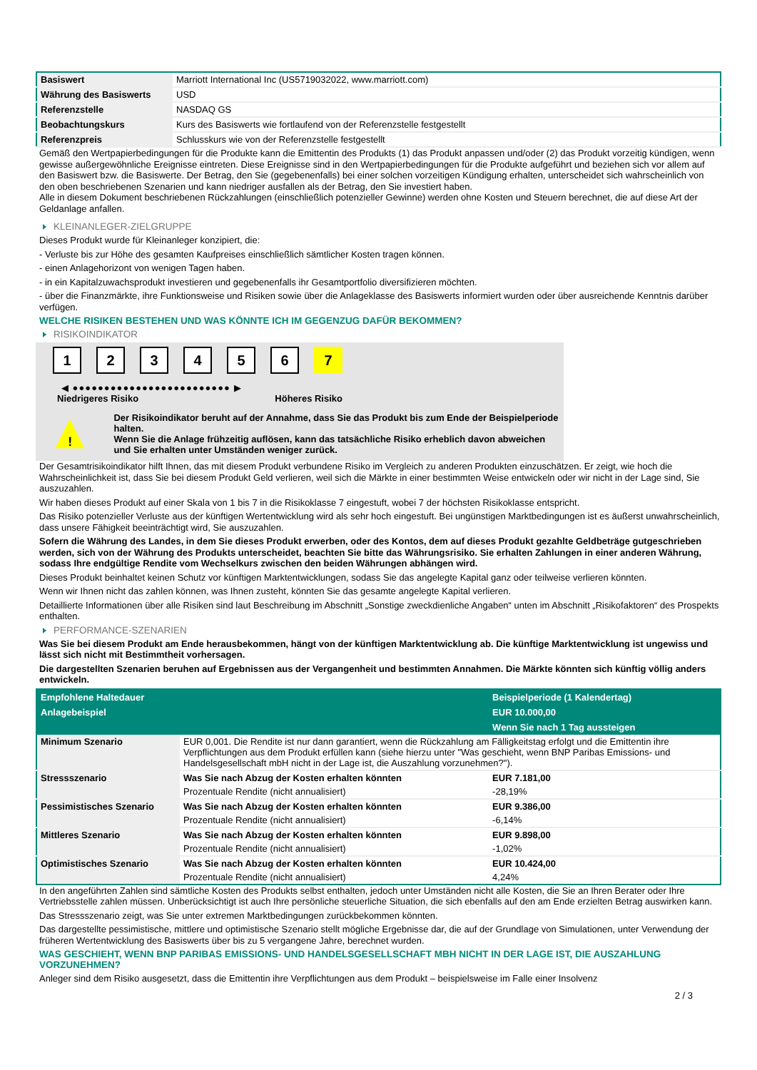| Basiswert | Marriott International Inc (US5719032022, www.marriott.com) |
| Währung des Basiswerts | USD |
| Referenzstelle | NASDAQ GS |
| Beobachtungskurs | Kurs des Basiswerts wie fortlaufend von der Referenzstelle festgestellt |
| Referenzpreis | Schlusskurs wie von der Referenzstelle festgestellt |
Gemäß den Wertpapierbedingungen für die Produkte kann die Emittentin des Produkts (1) das Produkt anpassen und/oder (2) das Produkt vorzeitig kündigen, wenn gewisse außergewöhnliche Ereignisse eintreten. Diese Ereignisse sind in den Wertpapierbedingungen für die Produkte aufgeführt und beziehen sich vor allem auf den Basiswert bzw. die Basiswerte. Der Betrag, den Sie (gegebenenfalls) bei einer solchen vorzeitigen Kündigung erhalten, unterscheidet sich wahrscheinlich von den oben beschriebenen Szenarien und kann niedriger ausfallen als der Betrag, den Sie investiert haben.
Alle in diesem Dokument beschriebenen Rückzahlungen (einschließlich potenzieller Gewinne) werden ohne Kosten und Steuern berechnet, die auf diese Art der Geldanlage anfallen.
KLEINANLEGER-ZIELGRUPPE
Dieses Produkt wurde für Kleinanleger konzipiert, die:
- Verluste bis zur Höhe des gesamten Kaufpreises einschließlich sämtlicher Kosten tragen können.
- einen Anlagehorizont von wenigen Tagen haben.
- in ein Kapitalzuwachsprodukt investieren und gegebenenfalls ihr Gesamtportfolio diversifizieren möchten.
- über die Finanzmärkte, ihre Funktionsweise und Risiken sowie über die Anlageklasse des Basiswerts informiert wurden oder über ausreichende Kenntnis darüber verfügen.
WELCHE RISIKEN BESTEHEN UND WAS KÖNNTE ICH IM GEGENZUG DAFÜR BEKOMMEN?
RISIKOINDIKATOR
1 2 3 4 5 6 7
◀ ●●●●●●●●●●●●●●●●●●●●●●●●● ▶
Niedrigeres Risiko Höheres Risiko
!
Der Risikoindikator beruht auf der Annahme, dass Sie das Produkt bis zum Ende der Beispielperiode halten.
Wenn Sie die Anlage frühzeitig auflösen, kann das tatsächliche Risiko erheblich davon abweichen und Sie erhalten unter Umständen weniger zurück.
Der Gesamtrisikoindikator hilft Ihnen, das mit diesem Produkt verbundene Risiko im Vergleich zu anderen Produkten einzuschätzen. Er zeigt, wie hoch die Wahrscheinlichkeit ist, dass Sie bei diesem Produkt Geld verlieren, weil sich die Märkte in einer bestimmten Weise entwickeln oder wir nicht in der Lage sind, Sie auszuzahlen.
Wir haben dieses Produkt auf einer Skala von 1 bis 7 in die Risikoklasse 7 eingestuft, wobei 7 der höchsten Risikoklasse entspricht.
Das Risiko potenzieller Verluste aus der künftigen Wertentwicklung wird als sehr hoch eingestuft. Bei ungünstigen Marktbedingungen ist es äußerst unwahrscheinlich, dass unsere Fähigkeit beeinträchtigt wird, Sie auszuzahlen.
Sofern die Währung des Landes, in dem Sie dieses Produkt erwerben, oder des Kontos, dem auf dieses Produkt gezahlte Geldbeträge gutgeschrieben werden, sich von der Währung des Produkts unterscheidet, beachten Sie bitte das Währungsrisiko. Sie erhalten Zahlungen in einer anderen Währung, sodass Ihre endgültige Rendite vom Wechselkurs zwischen den beiden Währungen abhängen wird.
Dieses Produkt beinhaltet keinen Schutz vor künftigen Marktentwicklungen, sodass Sie das angelegte Kapital ganz oder teilweise verlieren könnten.
Wenn wir Ihnen nicht das zahlen können, was Ihnen zusteht, könnten Sie das gesamte angelegte Kapital verlieren.
Detaillierte Informationen über alle Risiken sind laut Beschreibung im Abschnitt „Sonstige zweckdienliche Angaben“ unten im Abschnitt „Risikofaktoren“ des Prospekts enthalten.
PERFORMANCE-SZENARIEN
Was Sie bei diesem Produkt am Ende herausbekommen, hängt von der künftigen Marktentwicklung ab. Die künftige Marktentwicklung ist ungewiss und lässt sich nicht mit Bestimmtheit vorhersagen.
Die dargestellten Szenarien beruhen auf Ergebnissen aus der Vergangenheit und bestimmten Annahmen. Die Märkte könnten sich künftig völlig anders entwickeln.
| Empfohlene Haltedauer | | Beispielperiode (1 Kalendertag) |
| --- | --- | --- |
| Anlagebeispiel | | EUR 10.000,00 |
| | | Wenn Sie nach 1 Tag aussteigen |
| Minimum Szenario | EUR 0,001. Die Rendite ist nur dann garantiert, wenn die Rückzahlung am Fälligkeitstag erfolgt und die Emittentin ihre Verpflichtungen aus dem Produkt erfüllen kann (siehe hierzu unter "Was geschieht, wenn BNP Paribas Emissions- und Handelsgesellschaft mbH nicht in der Lage ist, die Auszahlung vorzunehmen?"). | |
| Stressszenario | Was Sie nach Abzug der Kosten erhalten könnten | EUR 7.181,00 |
| | Prozentuale Rendite (nicht annualisiert) | -28,19% |
| Pessimistisches Szenario | Was Sie nach Abzug der Kosten erhalten könnten | EUR 9.386,00 |
| | Prozentuale Rendite (nicht annualisiert) | -6,14% |
| Mittleres Szenario | Was Sie nach Abzug der Kosten erhalten könnten | EUR 9.898,00 |
| | Prozentuale Rendite (nicht annualisiert) | -1,02% |
| Optimistisches Szenario | Was Sie nach Abzug der Kosten erhalten könnten | EUR 10.424,00 |
| | Prozentuale Rendite (nicht annualisiert) | 4,24% |
In den angeführten Zahlen sind sämtliche Kosten des Produkts selbst enthalten, jedoch unter Umständen nicht alle Kosten, die Sie an Ihren Berater oder Ihre Vertriebsstelle zahlen müssen. Unberücksichtigt ist auch Ihre persönliche steuerliche Situation, die sich ebenfalls auf den am Ende erzielten Betrag auswirken kann.
Das Stressszenario zeigt, was Sie unter extremen Marktbedingungen zurückbekommen könnten.
Das dargestellte pessimistische, mittlere und optimistische Szenario stellt mögliche Ergebnisse dar, die auf der Grundlage von Simulationen, unter Verwendung der früheren Wertentwicklung des Basiswerts über bis zu 5 vergangene Jahre, berechnet wurden.
WAS GESCHIEHT, WENN BNP PARIBAS EMISSIONS- UND HANDELSGESELLSCHAFT MBH NICHT IN DER LAGE IST, DIE AUSZAHLUNG VORZUNEHMEN?
Anleger sind dem Risiko ausgesetzt, dass die Emittentin ihre Verpflichtungen aus dem Produkt – beispielsweise im Falle einer Insolvenz
2 / 3